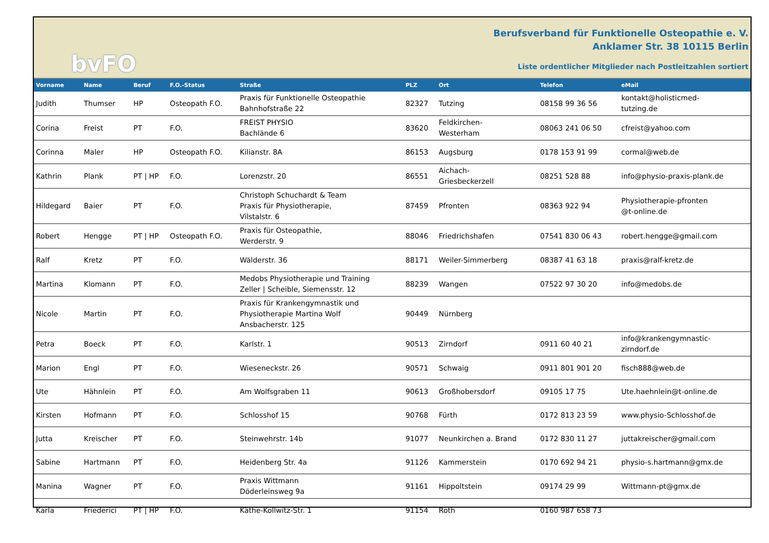bvFO
Berufsverband für Funktionelle Osteopathie e. V.
Anklamer Str. 38 10115 Berlin
Liste ordentlicher Mitglieder nach Postleitzahlen sortiert
| Vorname | Name | Beruf | F.O.-Status | Straße | PLZ | Ort | Telefon | eMail |
| --- | --- | --- | --- | --- | --- | --- | --- | --- |
| Judith | Thumser | HP | Osteopath F.O. | Praxis für Funktionelle Osteopathie Bahnhofstraße 22 | 82327 | Tutzing | 08158 99 36 56 | kontakt@holisticmed- tutzing.de |
| Corina | Freist | PT | F.O. | FREIST PHYSIO Bachlände 6 | 83620 | Feldkirchen- Westerham | 08063 241 06 50 | cfreist@yahoo.com |
| Corinna | Maler | HP | Osteopath F.O. | Kilianstr. 8A | 86153 | Augsburg | 0178 153 91 99 | cormal@web.de |
| Kathrin | Plank | PT / HP | F.O. | Lorenzstr. 20 | 86551 | Aichach- Griesbeckerzell | 08251 528 88 | info@physio-praxis-plank.de |
| Hildegard | Baier | PT | F.O. | Christoph Schuchardt & Team Praxis für Physiotherapie, Vilstalstr. 6 | 87459 | Pfronten | 08363 922 94 | Physiotherapie-pfronten @t-online.de |
| Robert | Hengge | PT / HP | Osteopath F.O. | Praxis für Osteopathie, Werderstr. 9 | 88046 | Friedrichshafen | 07541 830 06 43 | robert.hengge@gmail.com |
| Ralf | Kretz | PT | F.O. | Wälderstr. 36 | 88171 | Weiler-Simmerberg | 08387 41 63 18 | praxis@ralf-kretz.de |
| Martina | Klomann | PT | F.O. | Medobs Physiotherapie und Training Zeller / Scheible, Siemensstr. 12 | 88239 | Wangen | 07522 97 30 20 | info@medobs.de |
| Nicole | Martin | PT | F.O. | Praxis für Krankengymnastik und Physiotherapie Martina Wolf Ansbacherstr. 125 | 90449 | Nürnberg | | |
| Petra | Boeck | PT | F.O. | Karlstr. 1 | 90513 | Zirndorf | 0911 60 40 21 | info@krankengymnastic- zirndorf.de |
| Marion | Engl | PT | F.O. | Wieseneckstr. 26 | 90571 | Schwaig | 0911 801 901 20 | fisch888@web.de |
| Ute | Hähnlein | PT | F.O. | Am Wolfsgraben 11 | 90613 | Großhobersdorf | 09105 17 75 | Ute.haehnlein@t-online.de |
| Kirsten | Hofmann | PT | F.O. | Schlosshof 15 | 90768 | Fürth | 0172 813 23 59 | www.physio-Schlosshof.de |
| Jutta | Kreischer | PT | F.O. | Steinwehrstr. 14b | 91077 | Neunkirchen a. Brand | 0172 830 11 27 | juttakreischer@gmail.com |
| Sabine | Hartmann | PT | F.O. | Heidenberg Str. 4a | 91126 | Kammerstein | 0170 692 94 21 | physio-s.hartmann@gmx.de |
| Manina | Wagner | PT | F.O. | Praxis Wittmann Döderleinsweg 9a | 91161 | Hippoltstein | 09174 29 99 | Wittmann-pt@gmx.de |
| Karla | Friederici | PT / HP | F.O. | Käthe-Kollwitz-Str. 1 | 91154 | Roth | 0160 987 658 73 | |